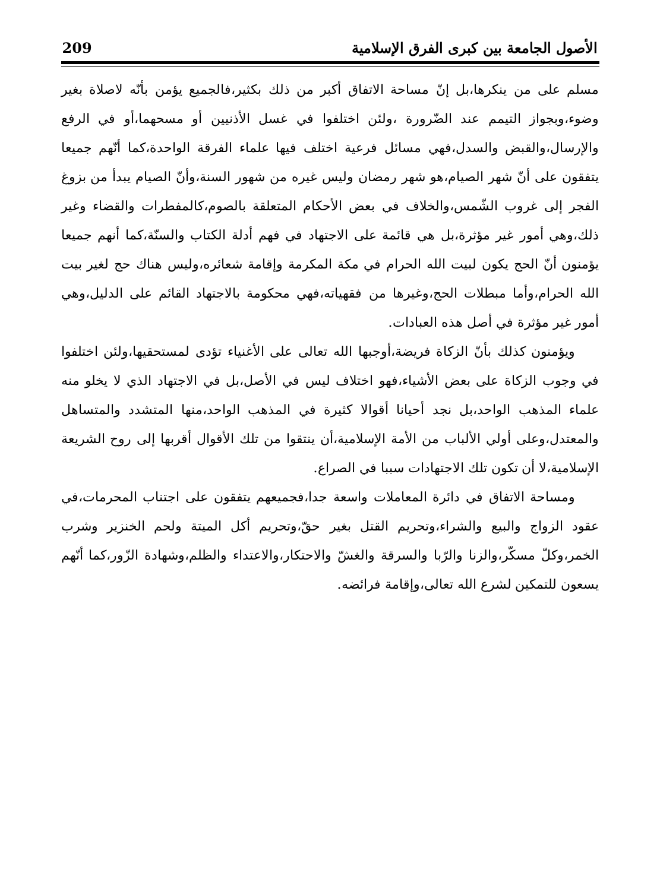الأصول الجامعة بين كبرى الفرق الإسلامية 209
مسلم على من ينكرها،بل إنّ مساحة الاتفاق أكبر من ذلك بكثير،فالجميع يؤمن بأنّه لاصلاة بغير وضوء،وبجواز التيمم عند الضّرورة ،ولئن اختلفوا في غسل الأذنيين أو مسحهما،أو في الرفع والإرسال،والقبض والسدل،فهي مسائل فرعية اختلف فيها علماء الفرقة الواحدة،كما أنّهم جميعا يتفقون على أنّ شهر الصيام،هو شهر رمضان وليس غيره من شهور السنة،وأنّ الصيام يبدأ من بزوغ الفجر إلى غروب الشّمس،والخلاف في بعض الأحكام المتعلقة بالصوم،كالمفطرات والقضاء وغير ذلك،وهي أمور غير مؤثرة،بل هي قائمة على الاجتهاد في فهم أدلة الكتاب والسنّة،كما أنهم جميعا يؤمنون أنّ الحج يكون لبيت الله الحرام في مكة المكرمة وإقامة شعائره،وليس هناك حج لغير بيت الله الحرام،وأما مبطلات الحج،وغيرها من فقهياته،فهي محكومة بالاجتهاد القائم على الدليل،وهي أمور غير مؤثرة في أصل هذه العبادات.
ويؤمنون كذلك بأنّ الزكاة فريضة،أوجبها الله تعالى على الأغنياء تؤدى لمستحقيها،ولئن اختلفوا في وجوب الزكاة على بعض الأشياء،فهو اختلاف ليس في الأصل،بل في الاجتهاد الذي لا يخلو منه علماء المذهب الواحد،بل نجد أحيانا أقوالا كثيرة في المذهب الواحد،منها المتشدد والمتساهل والمعتدل،وعلى أولي الألباب من الأمة الإسلامية،أن ينتقوا من تلك الأقوال أقربها إلى روح الشريعة الإسلامية،لا أن تكون تلك الاجتهادات سببا في الصراع.
ومساحة الاتفاق في دائرة المعاملات واسعة جدا،فجميعهم يتفقون على اجتناب المحرمات،في عقود الزواج والبيع والشراء،وتحريم القتل بغير حقّ،وتحريم أكل الميتة ولحم الخنزير وشرب الخمر،وكلّ مسكّر،والزنا والرّبا والسرقة والغشّ والاحتكار،والاعتداء والظلم،وشهادة الزّور،كما أنّهم يسعون للتمكين لشرع الله تعالى،وإقامة فرائضه.